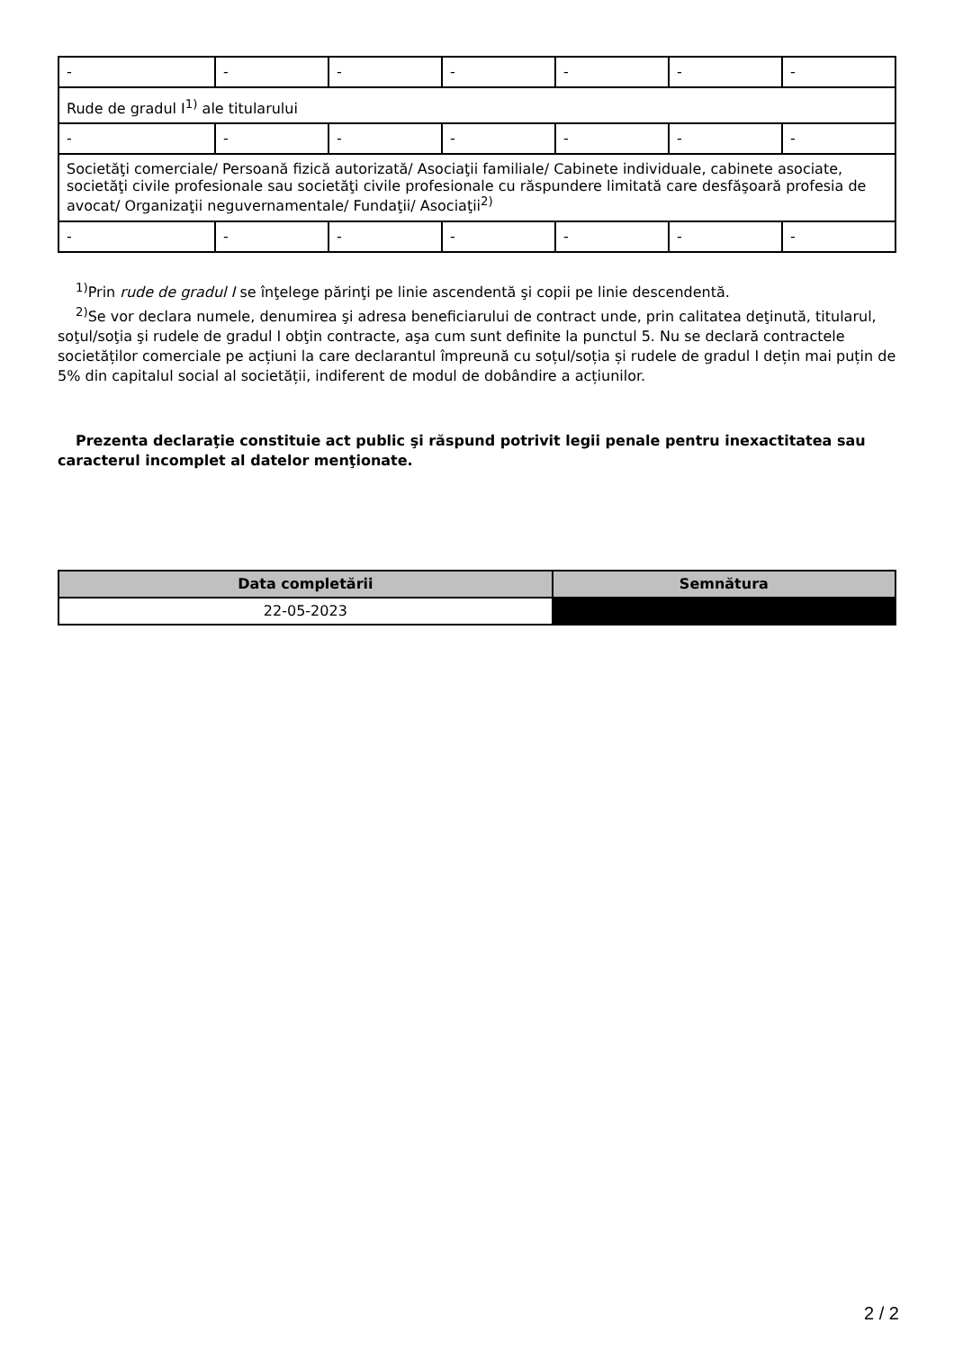| - | - | - | - | - | - | - |
| Rude de gradul I<sup>1)</sup> ale titularului | | | | | | |
| - | - | - | - | - | - | - |
| Societăţi comerciale/ Persoană fizică autorizată/ Asociaţii familiale/ Cabinete individuale, cabinete asociate, societăţi civile profesionale sau societăţi civile profesionale cu răspundere limitată care desfăşoară profesia de avocat/ Organizaţii neguvernamentale/ Fundaţii/ Asociaţii<sup>2)</sup> | | | | | | |
| - | - | - | - | - | - | - |
<sup>1)</sup> Prin rude de gradul I se înţelege părinţi pe linie ascendentă şi copii pe linie descendentă.
<sup>2)</sup> Se vor declara numele, denumirea şi adresa beneficiarului de contract unde, prin calitatea deţinută, titularul, soţul/soţia şi rudele de gradul I obţin contracte, aşa cum sunt definite la punctul 5. Nu se declară contractele societăților comerciale pe acțiuni la care declarantul împreună cu soțul/soția și rudele de gradul I dețin mai puțin de 5% din capitalul social al societății, indiferent de modul de dobândire a acțiunilor.
Prezenta declaraţie constituie act public şi răspund potrivit legii penale pentru inexactitatea sau caracterul incomplet al datelor menţionate.
| Data completării | Semnătura |
| --- | --- |
| 22-05-2023 | |
2 / 2